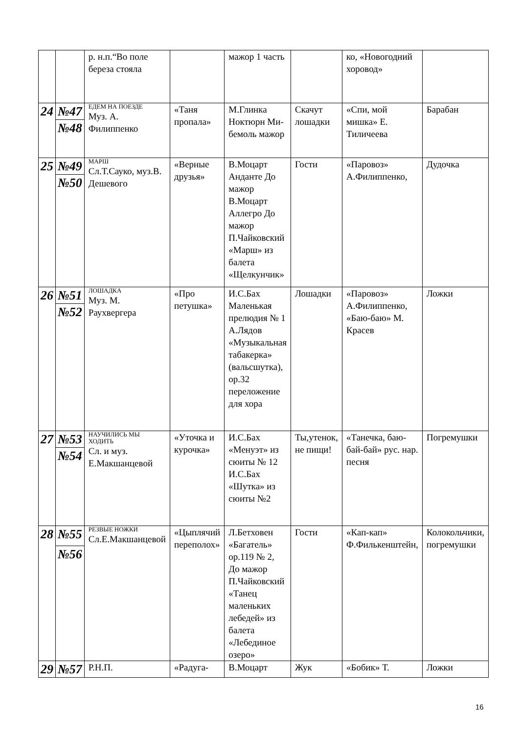| | | р. н.п.“Во поле береза стояла | | мажор 1 часть | | ко, «Новогодний хоровод» | |
| 24 | №47 | ЕДЕМ НА ПОЕЗДЕ Муз. А. Филиппенко | «Таня пропала» | М.Глинка Ноктюрн Ми-бемоль мажор | Скачут лошадки | «Спи, мой мишка» Е. Тиличеева | Барабан |
| | №48 | | | | | | |
| 25 | №49 | МАРШ Сл.Т.Сауко, муз.В. Дешевого | «Верные друзья» | В.Моцарт Анданте До мажор В.Моцарт Аллегро До мажор П.Чайковский «Марш» из балета «Щелкунчик» | Гости | «Паровоз» А.Филиппенко, | Дудочка |
| | №50 | | | | | | |
| 26 | №51 | ЛОШАДКА Муз. М. Раухвергера | «Про петушка» | И.С.Бах Маленькая прелюдия № 1 А.Лядов «Музыкальная табакерка» (вальсшутка), ор.32 переложение для хора | Лошадки | «Паровоз» А.Филиппенко, «Баю-баю» М. Красев | Ложки |
| | №52 | | | | | | |
| 27 | №53 | НАУЧИЛИСЬ МЫ ХОДИТЬ Сл. и муз. Е.Макшанцевой | «Уточка и курочка» | И.С.Бах «Менуэт» из сюиты № 12 И.С.Бах «Шутка» из сюиты №2 | Ты,утенок, не пищи! | «Танечка, баю-бай-бай» рус. нар. песня | Погремушки |
| | №54 | | | | | | |
| 28 | №55 | РЕЗВЫЕ НОЖКИ Сл.Е.Макшанцевой | «Цыплячий переполох» | Л.Бетховен «Багатель» ор.119 № 2, До мажор П.Чайковский «Танец маленьких лебедей» из балета «Лебединое озеро» | Гости | «Кап-кап» Ф.Филькенштейн, | Колокольчики, погремушки |
| | №56 | | | | | | |
| 29 | №57 | Р.Н.П. | «Радуга- | В.Моцарт | Жук | «Бобик» Т. | Ложки |
16